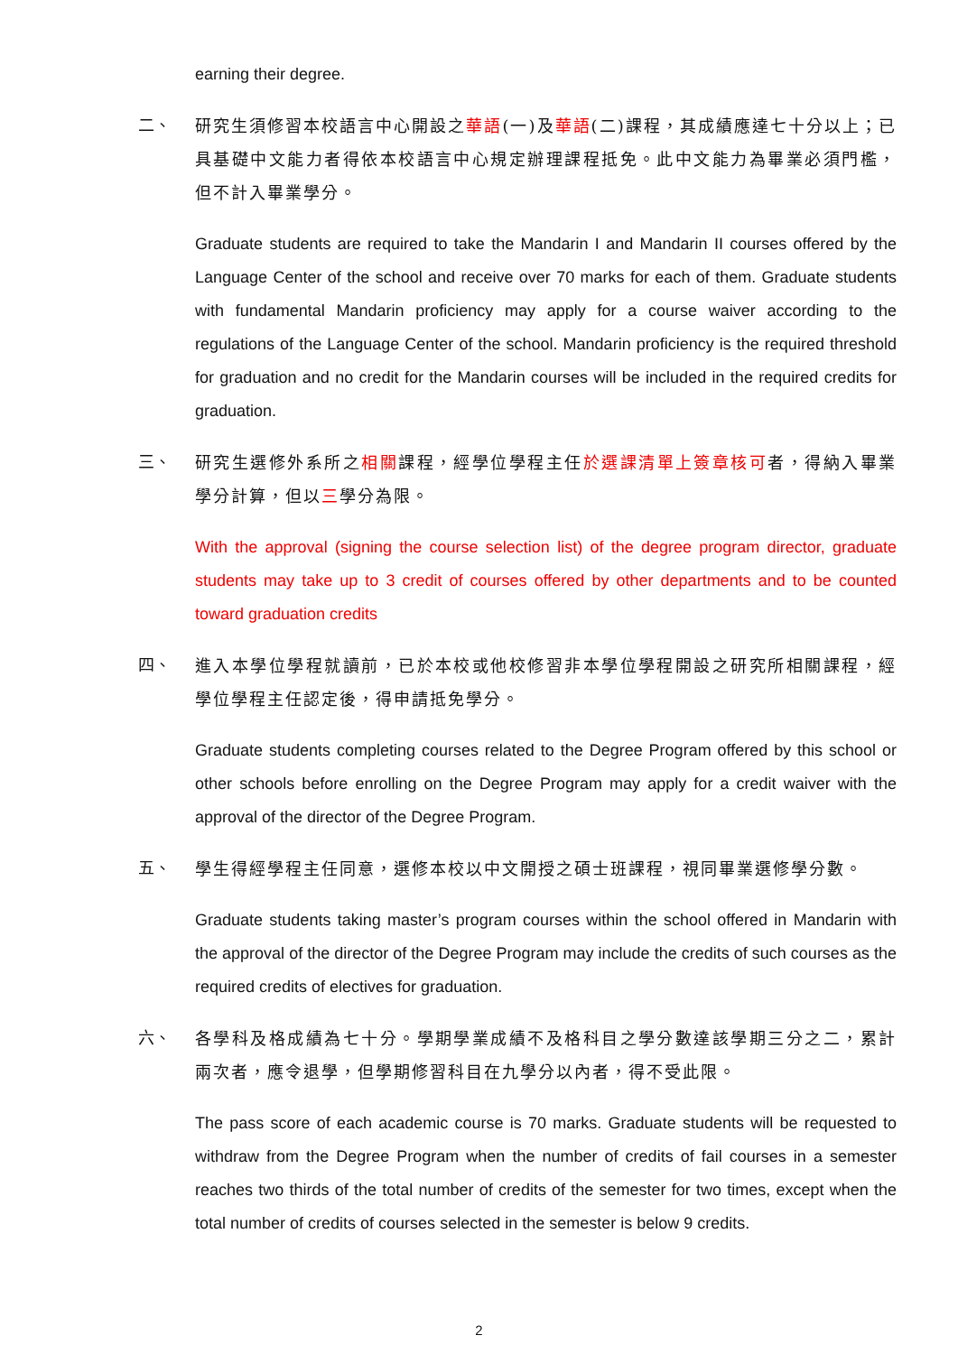earning their degree.
二、 研究生須修習本校語言中心開設之華語(一)及華語(二)課程，其成績應達七十分以上；已具基礎中文能力者得依本校語言中心規定辦理課程抵免。此中文能力為畢業必須門檻，但不計入畢業學分。
Graduate students are required to take the Mandarin I and Mandarin II courses offered by the Language Center of the school and receive over 70 marks for each of them. Graduate students with fundamental Mandarin proficiency may apply for a course waiver according to the regulations of the Language Center of the school. Mandarin proficiency is the required threshold for graduation and no credit for the Mandarin courses will be included in the required credits for graduation.
三、 研究生選修外系所之相關課程，經學位學程主任於選課清單上簽章核可者，得納入畢業學分計算，但以三學分為限。
With the approval (signing the course selection list) of the degree program director, graduate students may take up to 3 credit of courses offered by other departments and to be counted toward graduation credits
四、 進入本學位學程就讀前，已於本校或他校修習非本學位學程開設之研究所相關課程，經學位學程主任認定後，得申請抵免學分。
Graduate students completing courses related to the Degree Program offered by this school or other schools before enrolling on the Degree Program may apply for a credit waiver with the approval of the director of the Degree Program.
五、 學生得經學程主任同意，選修本校以中文開授之碩士班課程，視同畢業選修學分數。
Graduate students taking master’s program courses within the school offered in Mandarin with the approval of the director of the Degree Program may include the credits of such courses as the required credits of electives for graduation.
六、 各學科及格成績為七十分。學期學業成績不及格科目之學分數達該學期三分之二，累計兩次者，應令退學，但學期修習科目在九學分以內者，得不受此限。
The pass score of each academic course is 70 marks. Graduate students will be requested to withdraw from the Degree Program when the number of credits of fail courses in a semester reaches two thirds of the total number of credits of the semester for two times, except when the total number of credits of courses selected in the semester is below 9 credits.
2